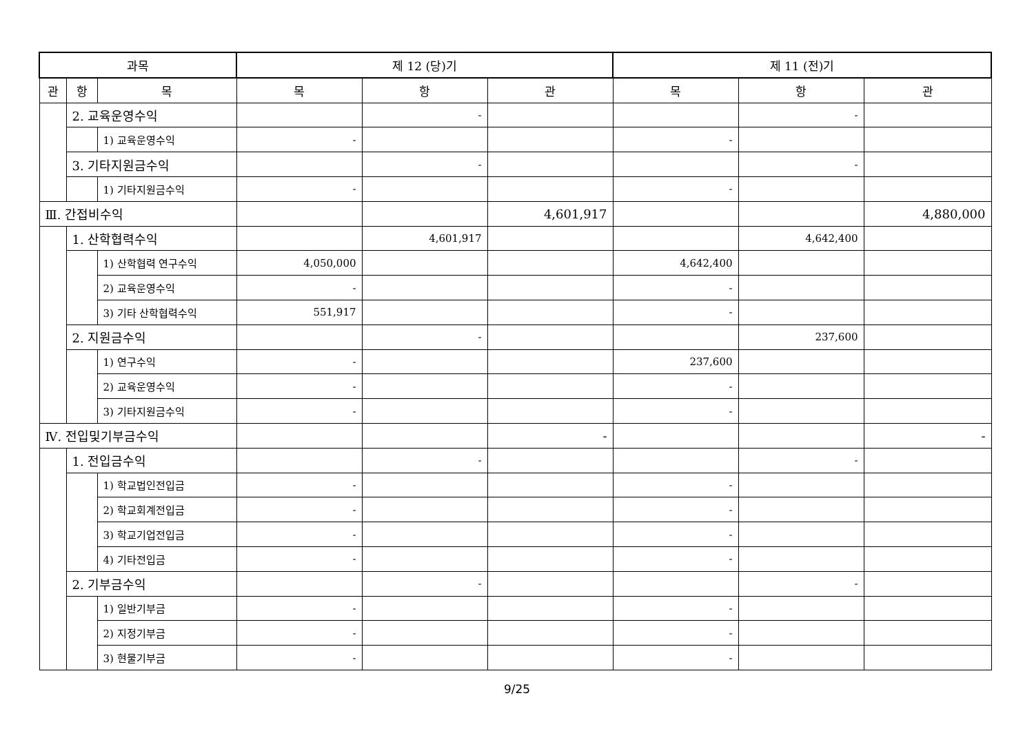| 과목 | | | 제 12 (당)기 | | | 제 11 (전)기 | | |
| --- | --- | --- | --- | --- | --- | --- | --- | --- |
| 관 | 항 | 목 | 목 | 항 | 관 | 목 | 항 | 관 |
| | 2. 교육운영수익 | | | - | | | - | |
| | | 1) 교육운영수익 | - | | | - | | |
| | 3. 기타지원금수익 | | | - | | | - | |
| | | 1) 기타지원금수익 | - | | | - | | |
| Ⅲ. 간접비수익 | | | | | 4,601,917 | | | 4,880,000 |
| | 1. 산학협력수익 | | | 4,601,917 | | | 4,642,400 | |
| | | 1) 산학협력 연구수익 | 4,050,000 | | | 4,642,400 | | |
| | | 2) 교육운영수익 | - | | | - | | |
| | | 3) 기타 산학협력수익 | 551,917 | | | - | | |
| | 2. 지원금수익 | | | - | | | 237,600 | |
| | | 1) 연구수익 | - | | | 237,600 | | |
| | | 2) 교육운영수익 | - | | | - | | |
| | | 3) 기타지원금수익 | - | | | - | | |
| Ⅳ. 전입및기부금수익 | | | | | - | | | - |
| | 1. 전입금수익 | | | - | | | - | |
| | | 1) 학교법인전입금 | - | | | - | | |
| | | 2) 학교회계전입금 | - | | | - | | |
| | | 3) 학교기업전입금 | - | | | - | | |
| | | 4) 기타전입금 | - | | | - | | |
| | 2. 기부금수익 | | | - | | | - | |
| | | 1) 일반기부금 | - | | | - | | |
| | | 2) 지정기부금 | - | | | - | | |
| | | 3) 현물기부금 | - | | | - | | |
9/25